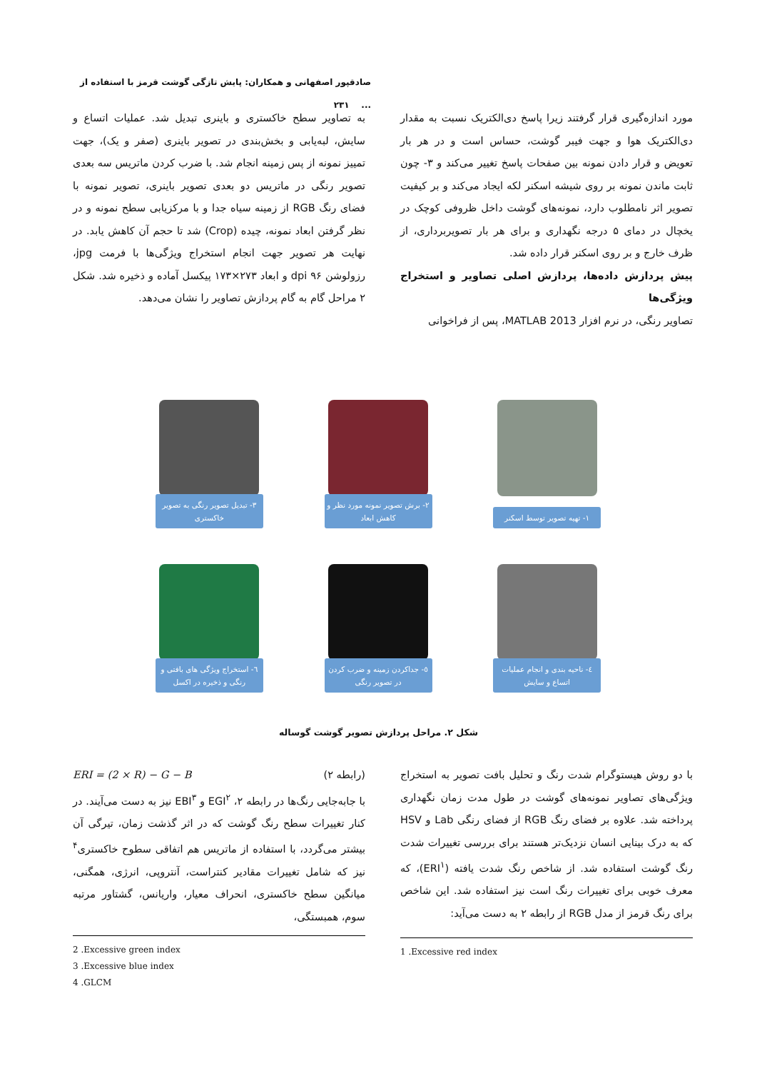صادقپور اصفهانی و همکاران: پایش تازگی گوشت قرمز با استفاده از ... ۲۳۱
مورد اندازه‌گیری قرار گرفتند زیرا پاسخ دی‌الکتریک نسبت به مقدار دی‌الکتریک هوا و جهت فیبر گوشت، حساس است و در هر بار تعویض و قرار دادن نمونه بین صفحات پاسخ تغییر می‌کند و ۳- چون ثابت ماندن نمونه بر روی شیشه اسکنر لکه ایجاد می‌کند و بر کیفیت تصویر اثر نامطلوب دارد، نمونه‌های گوشت داخل ظروفی کوچک در یخچال در دمای ۵ درجه نگهداری و برای هر بار تصویربرداری، از ظرف خارج و بر روی اسکنر قرار داده شد.
پیش پردازش داده‌ها، پردازش اصلی تصاویر و استخراج ویژگی‌ها
تصاویر رنگی، در نرم افزار MATLAB 2013، پس از فراخوانی
به تصاویر سطح خاکستری و باینری تبدیل شد. عملیات اتساع و سایش، لبه‌یابی و بخش‌بندی در تصویر باینری (صفر و یک)، جهت تمییز نمونه از پس زمینه انجام شد. با ضرب کردن ماتریس سه بعدی تصویر رنگی در ماتریس دو بعدی تصویر باینری، تصویر نمونه با فضای رنگ RGB از زمینه سیاه جدا و با مرکزیابی سطح نمونه و در نظر گرفتن ابعاد نمونه، چیده (Crop) شد تا حجم آن کاهش یابد. در نهایت هر تصویر جهت انجام استخراج ویژگی‌ها با فرمت jpg، رزولوشن dpi ۹۶ و ابعاد ۲۷۳×۱۷۳ پیکسل آماده و ذخیره شد. شکل ۲ مراحل گام به گام پردازش تصاویر را نشان می‌دهد.
۱- تهیه تصویر توسط اسکنر
۲- برش تصویر نمونه مورد نظر و کاهش ابعاد
۳- تبدیل تصویر رنگی به تصویر خاکستری
٤- ناحیه بندی و انجام عملیات اتساع و سایش
٥- جداکردن زمینه و ضرب کردن در تصویر رنگی
٦- استخراج ویژگی های بافتی و رنگی و ذخیره در اکسل
شکل ۲. مراحل پردازش تصویر گوشت گوساله
با دو روش هیستوگرام شدت رنگ و تحلیل بافت تصویر به استخراج ویژگی‌های تصاویر نمونه‌های گوشت در طول مدت زمان نگهداری پرداخته شد. علاوه بر فضای رنگ RGB از فضای رنگی Lab و HSV که به درک بینایی انسان نزدیک‌تر هستند برای بررسی تغییرات شدت رنگ گوشت استفاده شد. از شاخص رنگ شدت یافته (ERI<sup>۱</sup>)، که معرف خوبی برای تغییرات رنگ است نیز استفاده شد. این شاخص برای رنگ قرمز از مدل RGB از رابطه ۲ به دست می‌آید:
1 .Excessive red index
(رابطه ۲) ERI = (2 × R) − G − B
با جابه‌جایی رنگ‌ها در رابطه ۲، EGI<sup>۲</sup> و EBI<sup>۳</sup> نیز به دست می‌آیند. در کنار تغییرات سطح رنگ گوشت که در اثر گذشت زمان، تیرگی آن بیشتر می‌گردد، با استفاده از ماتریس هم اتفاقی سطوح خاکستری<sup>۴</sup> نیز که شامل تغییرات مقادیر کنتراست، آنتروپی، انرژی، همگنی، میانگین سطح خاکستری، انحراف معیار، واریانس، گشتاور مرتبه سوم، همبستگی،
2 .Excessive green index
3 .Excessive blue index
4 .GLCM